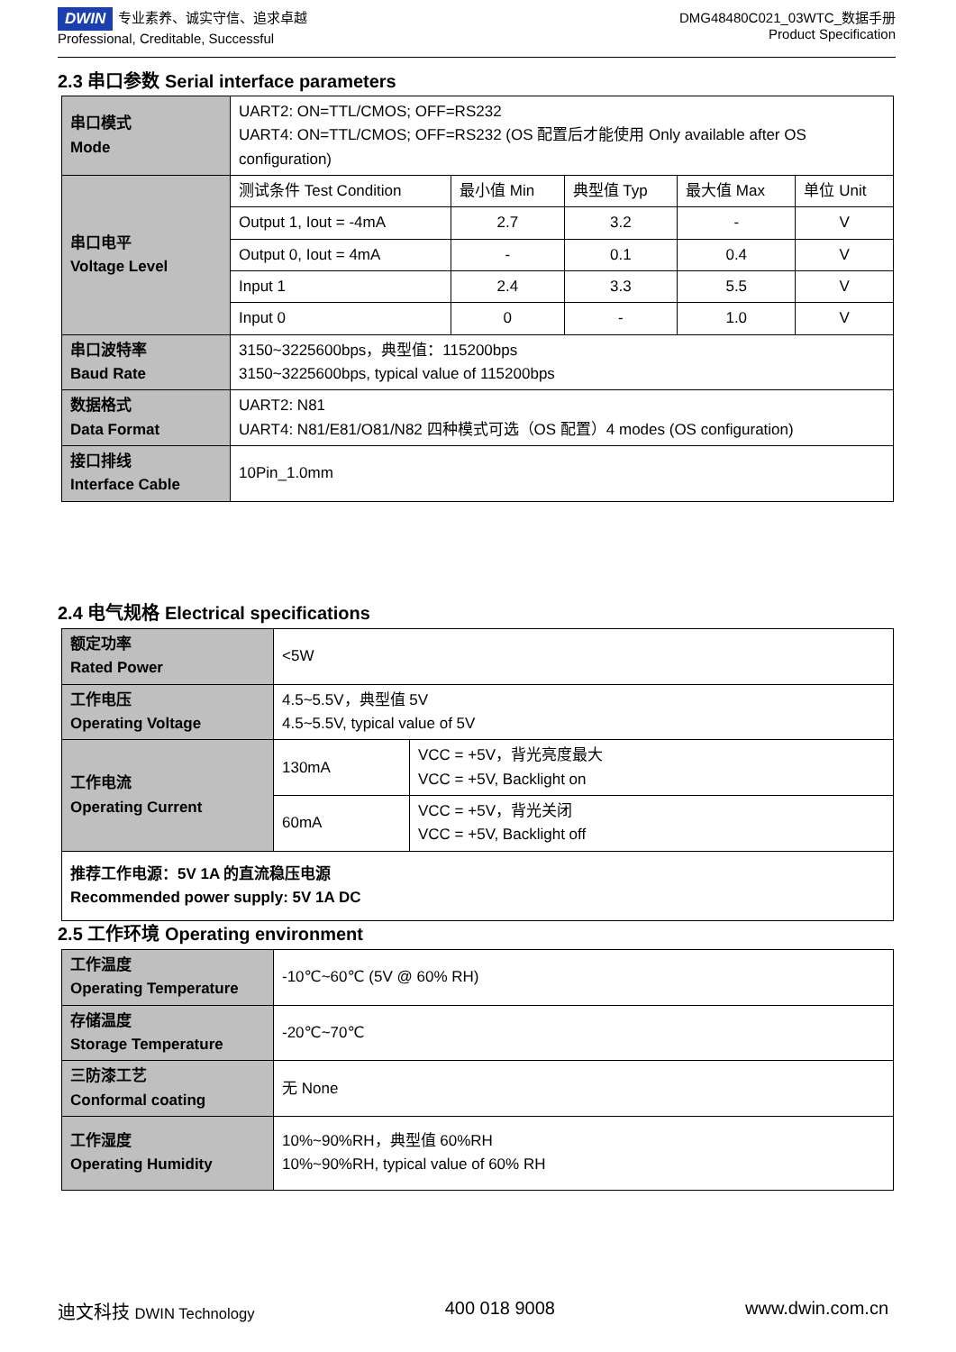DWIN 专业素养、诚实守信、追求卓越
Professional, Creditable, Successful
DMG48480C021_03WTC_数据手册
Product Specification
2.3 串口参数 Serial interface parameters
| 串口模式 Mode | UART2: ON=TTL/CMOS; OFF=RS232 UART4: ON=TTL/CMOS; OFF=RS232 (OS 配置后才能使用 Only available after OS configuration) | | | | |
| 串口电平 Voltage Level | 测试条件 Test Condition | 最小值 Min | 典型值 Typ | 最大值 Max | 单位 Unit |
| | Output 1, Iout = -4mA | 2.7 | 3.2 | - | V |
| | Output 0, Iout = 4mA | - | 0.1 | 0.4 | V |
| | Input 1 | 2.4 | 3.3 | 5.5 | V |
| | Input 0 | 0 | - | 1.0 | V |
| 串口波特率 Baud Rate | 3150~3225600bps，典型值：115200bps 3150~3225600bps, typical value of 115200bps | | | | |
| 数据格式 Data Format | UART2: N81 UART4: N81/E81/O81/N82 四种模式可选（OS 配置）4 modes (OS configuration) | | | | |
| 接口排线 Interface Cable | 10Pin_1.0mm | | | | |
2.4 电气规格 Electrical specifications
| 额定功率 Rated Power | <5W | |
| 工作电压 Operating Voltage | 4.5~5.5V，典型值 5V 4.5~5.5V, typical value of 5V | |
| 工作电流 Operating Current | 130mA | VCC = +5V，背光亮度最大 VCC = +5V, Backlight on |
| | 60mA | VCC = +5V，背光关闭 VCC = +5V, Backlight off |
| 推荐工作电源：5V 1A 的直流稳压电源 Recommended power supply: 5V 1A DC | | |
2.5 工作环境 Operating environment
| 工作温度 Operating Temperature | -10℃~60℃ (5V @ 60% RH) |
| 存储温度 Storage Temperature | -20℃~70℃ |
| 三防漆工艺 Conformal coating | 无 None |
| 工作湿度 Operating Humidity | 10%~90%RH，典型值 60%RH 10%~90%RH, typical value of 60% RH |
迪文科技 DWIN Technology 400 018 9008 www.dwin.com.cn